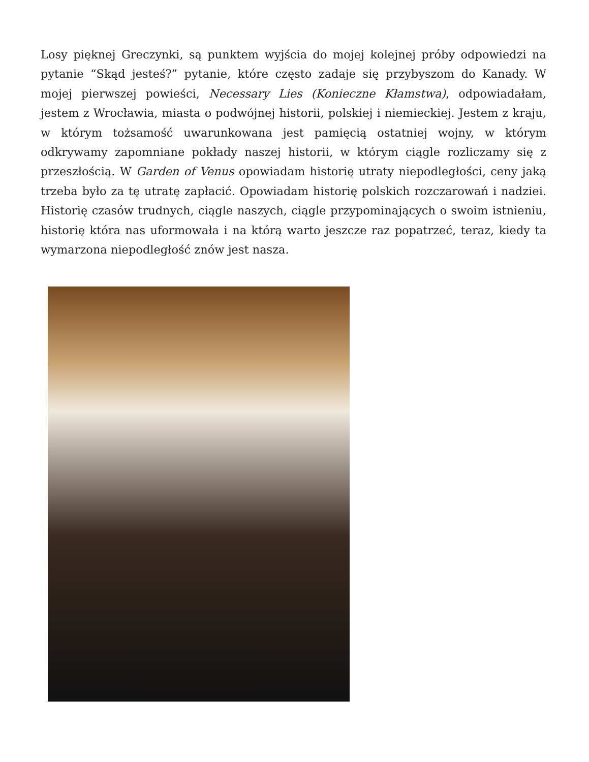Losy pięknej Greczynki, są punktem wyjścia do mojej kolejnej próby odpowiedzi na pytanie “Skąd jesteś?” pytanie, które często zadaje się przybyszom do Kanady. W mojej pierwszej powieści, Necessary Lies (Konieczne Kłamstwa), odpowiadałam, jestem z Wrocławia, miasta o podwójnej historii, polskiej i niemieckiej. Jestem z kraju, w którym tożsamość uwarunkowana jest pamięcią ostatniej wojny, w którym odkrywamy zapomniane pokłady naszej historii, w którym ciągle rozliczamy się z przeszłością. W Garden of Venus opowiadam historię utraty niepodległości, ceny jaką trzeba było za tę utratę zapłacić. Opowiadam historię polskich rozczarowań i nadziei. Historię czasów trudnych, ciągle naszych, ciągle przypominających o swoim istnieniu, historię która nas uformowała i na którą warto jeszcze raz popatrzeć, teraz, kiedy ta wymarzona niepodległość znów jest nasza.